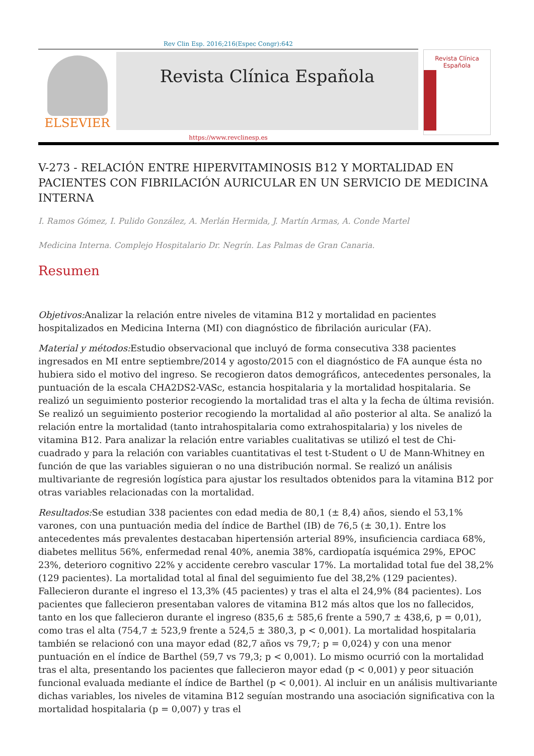Rev Clin Esp. 2016;216(Espec Congr):642
ELSEVIER
Revista Clínica Española
Revista Clínica
Española
https://www.revclinesp.es
V-273 - RELACIÓN ENTRE HIPERVITAMINOSIS B12 Y MORTALIDAD EN PACIENTES CON FIBRILACIÓN AURICULAR EN UN SERVICIO DE MEDICINA INTERNA
I. Ramos Gómez, I. Pulido González, A. Merlán Hermida, J. Martín Armas, A. Conde Martel
Medicina Interna. Complejo Hospitalario Dr. Negrín. Las Palmas de Gran Canaria.
Resumen
Objetivos: Analizar la relación entre niveles de vitamina B12 y mortalidad en pacientes hospitalizados en Medicina Interna (MI) con diagnóstico de fibrilación auricular (FA).
Material y métodos: Estudio observacional que incluyó de forma consecutiva 338 pacientes ingresados en MI entre septiembre/2014 y agosto/2015 con el diagnóstico de FA aunque ésta no hubiera sido el motivo del ingreso. Se recogieron datos demográficos, antecedentes personales, la puntuación de la escala CHA2DS2-VASc, estancia hospitalaria y la mortalidad hospitalaria. Se realizó un seguimiento posterior recogiendo la mortalidad tras el alta y la fecha de última revisión. Se realizó un seguimiento posterior recogiendo la mortalidad al año posterior al alta. Se analizó la relación entre la mortalidad (tanto intrahospitalaria como extrahospitalaria) y los niveles de vitamina B12. Para analizar la relación entre variables cualitativas se utilizó el test de Chi-cuadrado y para la relación con variables cuantitativas el test t-Student o U de Mann-Whitney en función de que las variables siguieran o no una distribución normal. Se realizó un análisis multivariante de regresión logística para ajustar los resultados obtenidos para la vitamina B12 por otras variables relacionadas con la mortalidad.
Resultados: Se estudian 338 pacientes con edad media de 80,1 (± 8,4) años, siendo el 53,1% varones, con una puntuación media del índice de Barthel (IB) de 76,5 (± 30,1). Entre los antecedentes más prevalentes destacaban hipertensión arterial 89%, insuficiencia cardiaca 68%, diabetes mellitus 56%, enfermedad renal 40%, anemia 38%, cardiopatía isquémica 29%, EPOC 23%, deterioro cognitivo 22% y accidente cerebro vascular 17%. La mortalidad total fue del 38,2% (129 pacientes). La mortalidad total al final del seguimiento fue del 38,2% (129 pacientes). Fallecieron durante el ingreso el 13,3% (45 pacientes) y tras el alta el 24,9% (84 pacientes). Los pacientes que fallecieron presentaban valores de vitamina B12 más altos que los no fallecidos, tanto en los que fallecieron durante el ingreso (835,6 ± 585,6 frente a 590,7 ± 438,6, p = 0,01), como tras el alta (754,7 ± 523,9 frente a 524,5 ± 380,3, p < 0,001). La mortalidad hospitalaria también se relacionó con una mayor edad (82,7 años vs 79,7; p = 0,024) y con una menor puntuación en el índice de Barthel (59,7 vs 79,3; p < 0,001). Lo mismo ocurrió con la mortalidad tras el alta, presentando los pacientes que fallecieron mayor edad (p < 0,001) y peor situación funcional evaluada mediante el índice de Barthel (p < 0,001). Al incluir en un análisis multivariante dichas variables, los niveles de vitamina B12 seguían mostrando una asociación significativa con la mortalidad hospitalaria (p = 0,007) y tras el